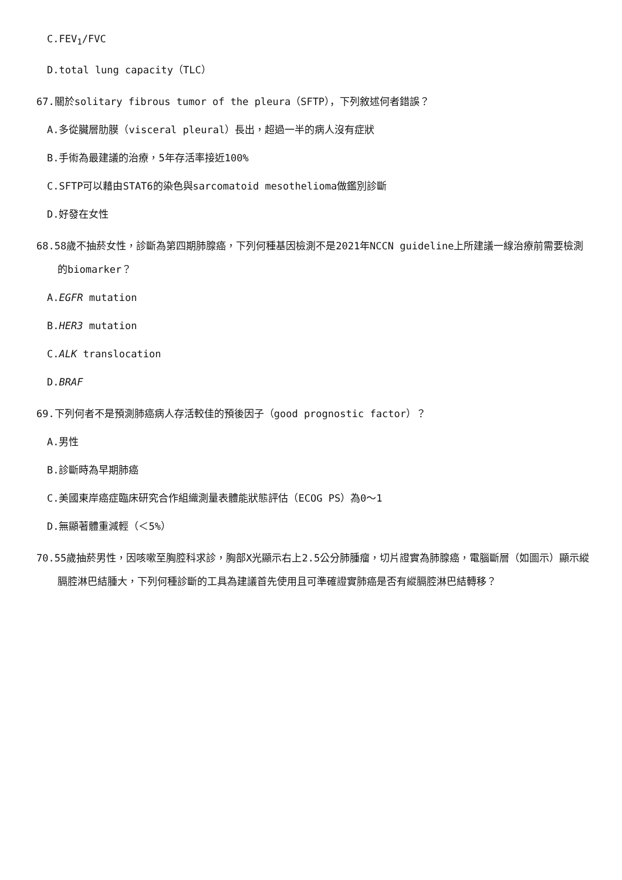C.FEV<sub>1</sub>/FVC
D.total lung capacity（TLC）
67.關於solitary fibrous tumor of the pleura（SFTP），下列敘述何者錯誤？
A.多從臟層肋膜（visceral pleural）長出，超過一半的病人沒有症狀
B.手術為最建議的治療，5年存活率接近100%
C.SFTP可以藉由STAT6的染色與sarcomatoid mesothelioma做鑑別診斷
D.好發在女性
68.58歲不抽菸女性，診斷為第四期肺腺癌，下列何種基因檢測不是2021年NCCN guideline上所建議一線治療前需要檢測的biomarker？
A.EGFR mutation
B.HER3 mutation
C.ALK translocation
D.BRAF
69.下列何者不是預測肺癌病人存活較佳的預後因子（good prognostic factor）？
A.男性
B.診斷時為早期肺癌
C.美國東岸癌症臨床研究合作組織測量表體能狀態評估（ECOG PS）為0～1
D.無顯著體重減輕（＜5%）
70.55歲抽菸男性，因咳嗽至胸腔科求診，胸部X光顯示右上2.5公分肺腫瘤，切片證實為肺腺癌，電腦斷層（如圖示）顯示縱膈腔淋巴結腫大，下列何種診斷的工具為建議首先使用且可準確證實肺癌是否有縱膈腔淋巴結轉移？